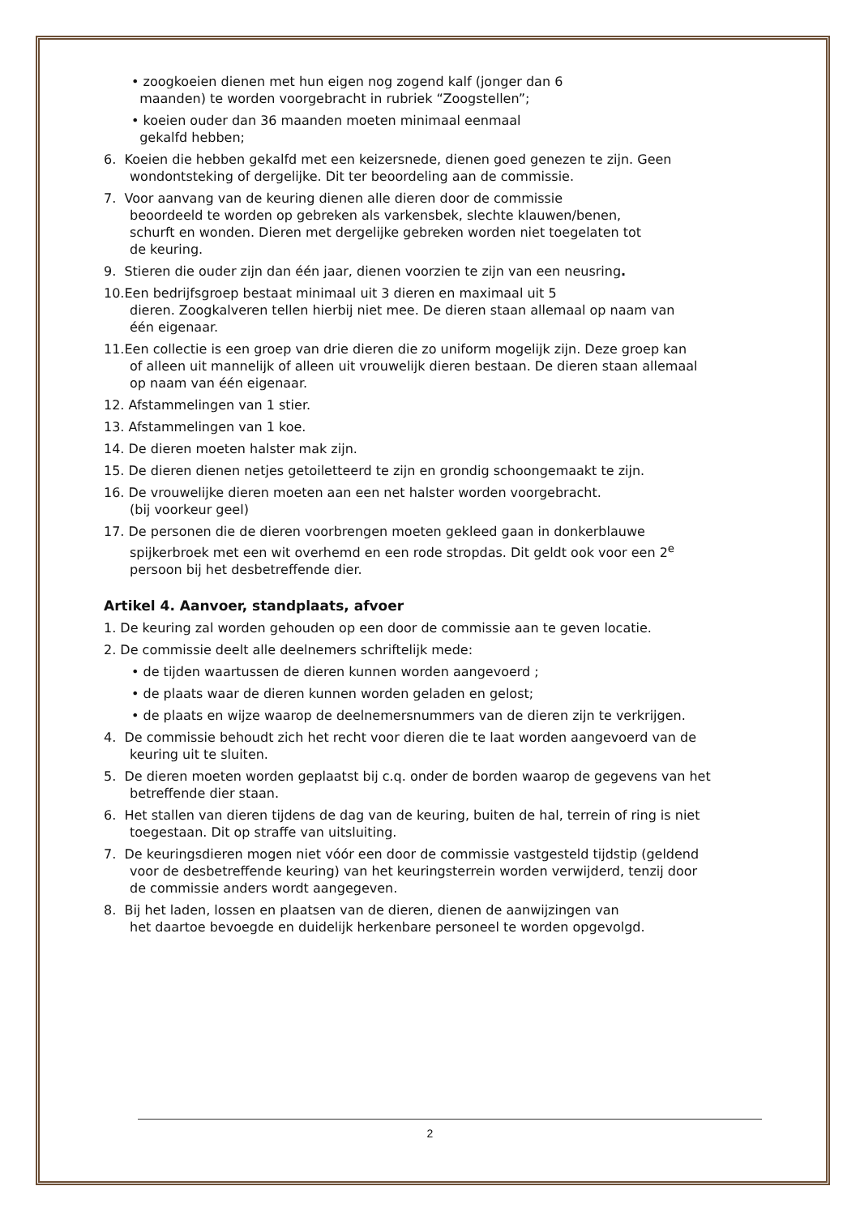• zoogkoeien dienen met hun eigen nog zogend kalf (jonger dan 6
maanden) te worden voorgebracht in rubriek “Zoogstellen”;
• koeien ouder dan 36 maanden moeten minimaal eenmaal
gekalfd hebben;
6. Koeien die hebben gekalfd met een keizersnede, dienen goed genezen te zijn. Geen
wondontsteking of dergelijke. Dit ter beoordeling aan de commissie.
7. Voor aanvang van de keuring dienen alle dieren door de commissie
beoordeeld te worden op gebreken als varkensbek, slechte klauwen/benen,
schurft en wonden. Dieren met dergelijke gebreken worden niet toegelaten tot
de keuring.
9. Stieren die ouder zijn dan één jaar, dienen voorzien te zijn van een neusring.
10.Een bedrijfsgroep bestaat minimaal uit 3 dieren en maximaal uit 5
dieren. Zoogkalveren tellen hierbij niet mee. De dieren staan allemaal op naam van
één eigenaar.
11.Een collectie is een groep van drie dieren die zo uniform mogelijk zijn. Deze groep kan
of alleen uit mannelijk of alleen uit vrouwelijk dieren bestaan. De dieren staan allemaal
op naam van één eigenaar.
12. Afstammelingen van 1 stier.
13. Afstammelingen van 1 koe.
14. De dieren moeten halster mak zijn.
15. De dieren dienen netjes getoiletteerd te zijn en grondig schoongemaakt te zijn.
16. De vrouwelijke dieren moeten aan een net halster worden voorgebracht.
(bij voorkeur geel)
17. De personen die de dieren voorbrengen moeten gekleed gaan in donkerblauwe
spijkerbroek met een wit overhemd en een rode stropdas. Dit geldt ook voor een 2<sup>e</sup>
persoon bij het desbetreffende dier.
Artikel 4. Aanvoer, standplaats, afvoer
1. De keuring zal worden gehouden op een door de commissie aan te geven locatie.
2. De commissie deelt alle deelnemers schriftelijk mede:
• de tijden waartussen de dieren kunnen worden aangevoerd ;
• de plaats waar de dieren kunnen worden geladen en gelost;
• de plaats en wijze waarop de deelnemersnummers van de dieren zijn te verkrijgen.
4. De commissie behoudt zich het recht voor dieren die te laat worden aangevoerd van de
keuring uit te sluiten.
5. De dieren moeten worden geplaatst bij c.q. onder de borden waarop de gegevens van het
betreffende dier staan.
6. Het stallen van dieren tijdens de dag van de keuring, buiten de hal, terrein of ring is niet
toegestaan. Dit op straffe van uitsluiting.
7. De keuringsdieren mogen niet vóór een door de commissie vastgesteld tijdstip (geldend
voor de desbetreffende keuring) van het keuringsterrein worden verwijderd, tenzij door
de commissie anders wordt aangegeven.
8. Bij het laden, lossen en plaatsen van de dieren, dienen de aanwijzingen van
het daartoe bevoegde en duidelijk herkenbare personeel te worden opgevolgd.
2